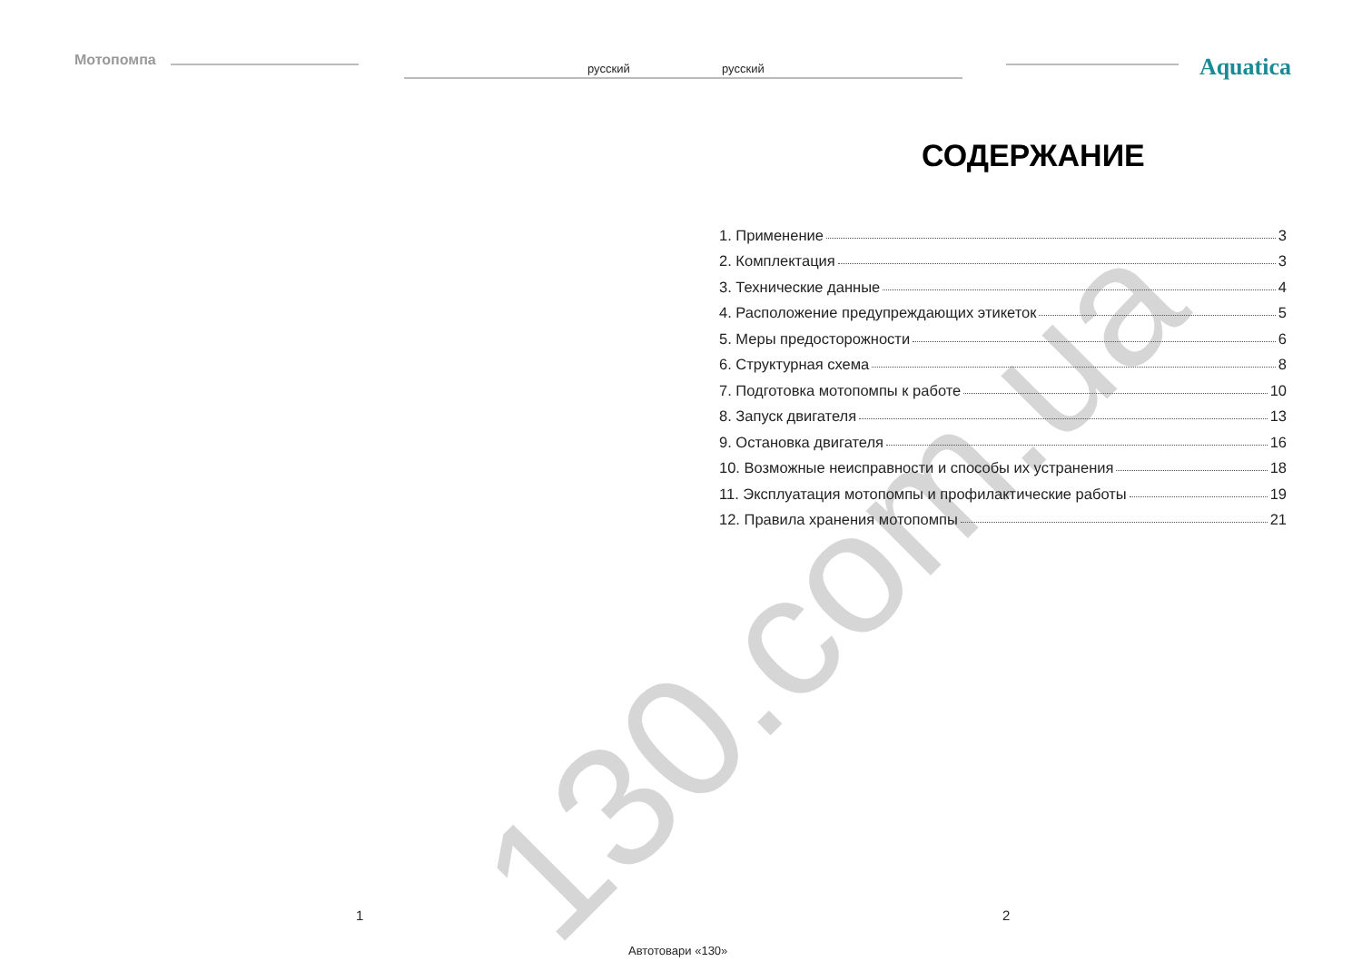Мотопомпа русский русский Aquatica
130.com.ua
СОДЕРЖАНИЕ
1. Применение 3
2. Комплектация 3
3. Технические данные 4
4. Расположение предупреждающих этикеток 5
5. Меры предосторожности 6
6. Структурная схема 8
7. Подготовка мотопомпы к работе 10
8. Запуск двигателя 13
9. Остановка двигателя 16
10. Возможные неисправности и способы их устранения 18
11. Эксплуатация мотопомпы и профилактические работы 19
12. Правила хранения мотопомпы 21
1 2
Автотовари «130»